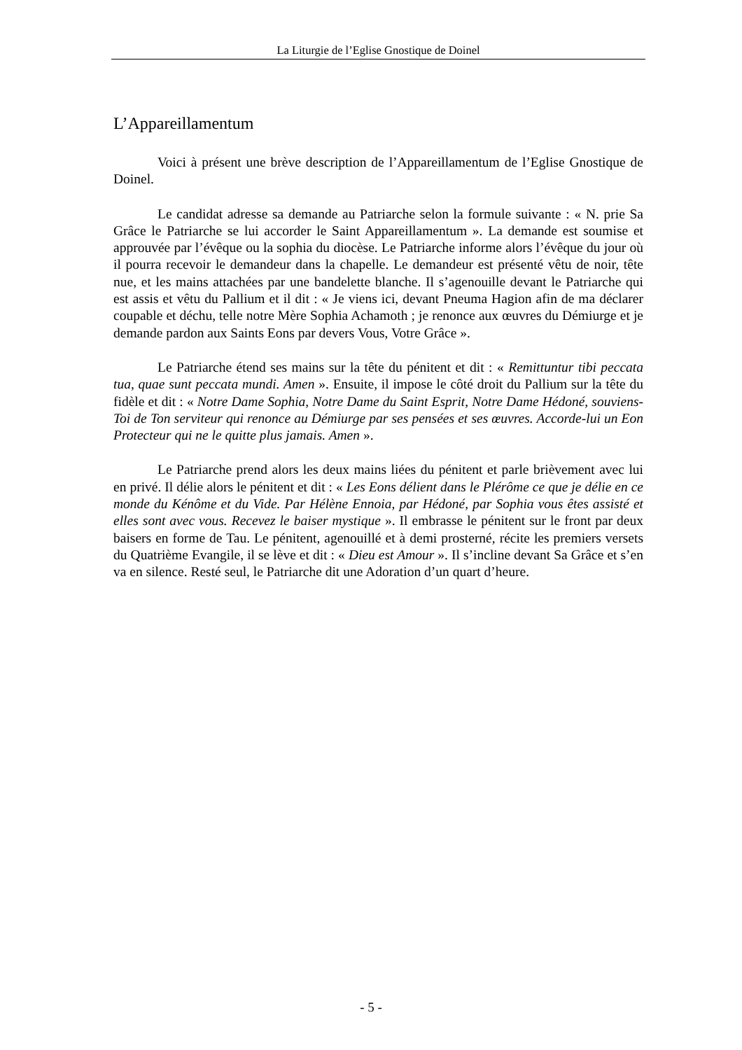La Liturgie de l’Eglise Gnostique de Doinel
L’Appareillamentum
Voici à présent une brève description de l’Appareillamentum de l’Eglise Gnostique de Doinel.
Le candidat adresse sa demande au Patriarche selon la formule suivante : « N. prie Sa Grâce le Patriarche se lui accorder le Saint Appareillamentum ». La demande est soumise et approuvée par l’évêque ou la sophia du diocèse. Le Patriarche informe alors l’évêque du jour où il pourra recevoir le demandeur dans la chapelle. Le demandeur est présenté vêtu de noir, tête nue, et les mains attachées par une bandelette blanche. Il s’agenouille devant le Patriarche qui est assis et vêtu du Pallium et il dit : « Je viens ici, devant Pneuma Hagion afin de ma déclarer coupable et déchu, telle notre Mère Sophia Achamoth ; je renonce aux œuvres du Démiurge et je demande pardon aux Saints Eons par devers Vous, Votre Grâce ».
Le Patriarche étend ses mains sur la tête du pénitent et dit : « Remittuntur tibi peccata tua, quae sunt peccata mundi. Amen ». Ensuite, il impose le côté droit du Pallium sur la tête du fidèle et dit : « Notre Dame Sophia, Notre Dame du Saint Esprit, Notre Dame Hédoné, souviens-Toi de Ton serviteur qui renonce au Démiurge par ses pensées et ses œuvres. Accorde-lui un Eon Protecteur qui ne le quitte plus jamais. Amen ».
Le Patriarche prend alors les deux mains liées du pénitent et parle brièvement avec lui en privé. Il délie alors le pénitent et dit : « Les Eons délient dans le Plérôme ce que je délie en ce monde du Kénôme et du Vide. Par Hélène Ennoia, par Hédoné, par Sophia vous êtes assisté et elles sont avec vous. Recevez le baiser mystique ». Il embrasse le pénitent sur le front par deux baisers en forme de Tau. Le pénitent, agenouillé et à demi prosterné, récite les premiers versets du Quatrième Evangile, il se lève et dit : « Dieu est Amour ». Il s’incline devant Sa Grâce et s’en va en silence. Resté seul, le Patriarche dit une Adoration d’un quart d’heure.
- 5 -